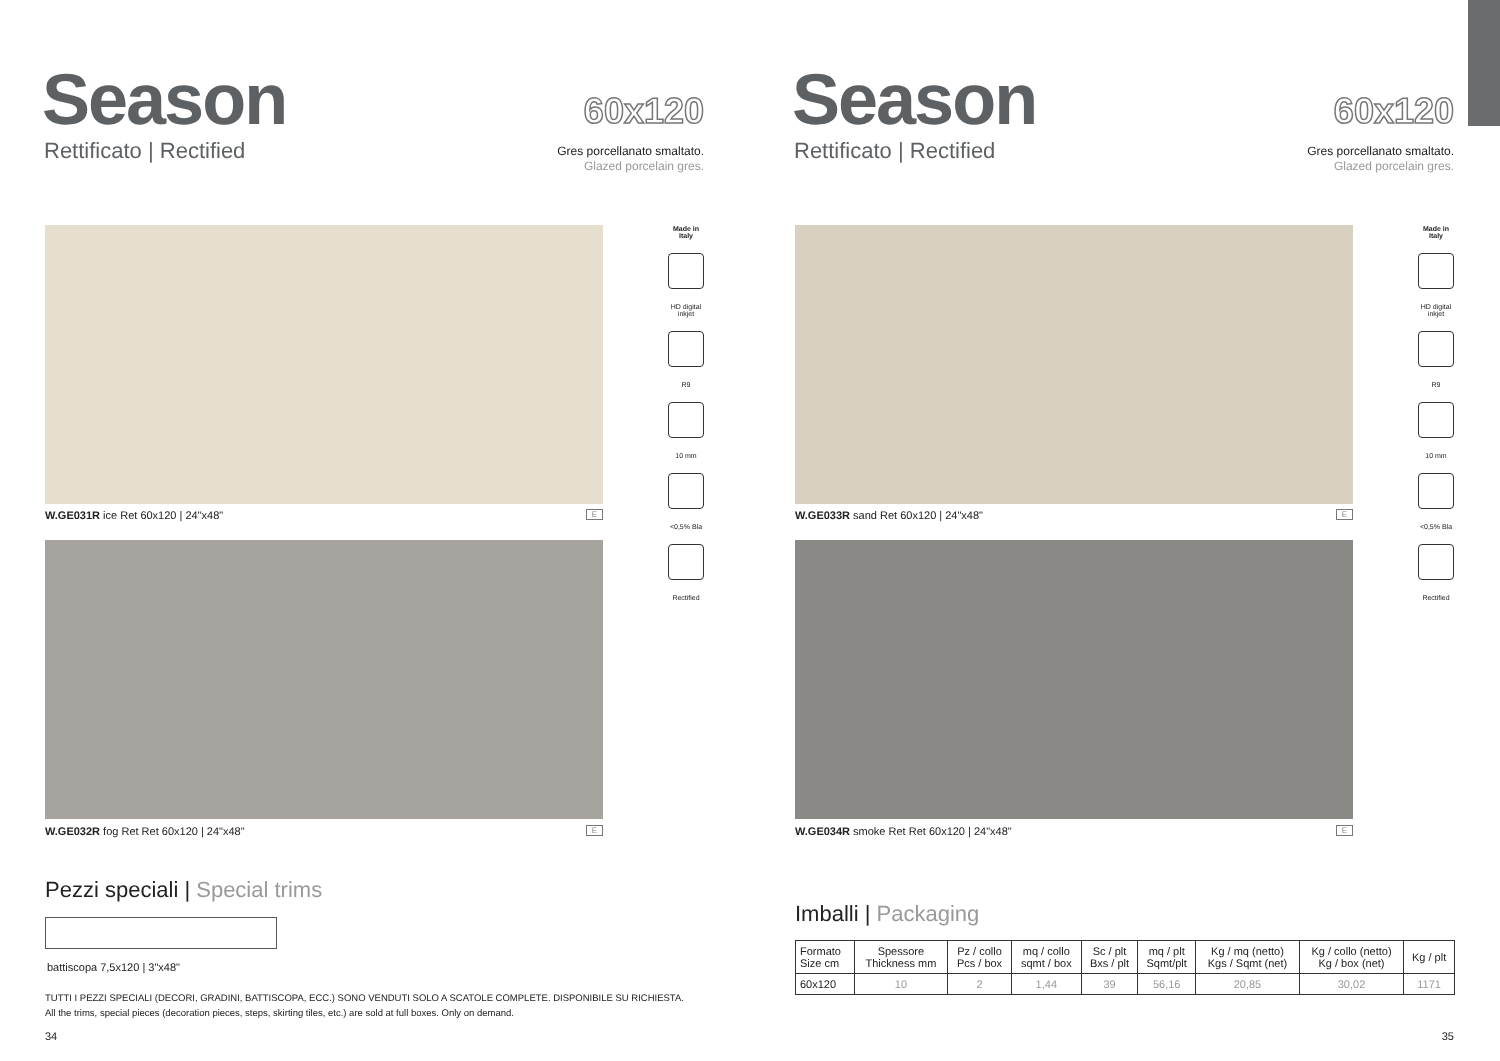Season
Rettificato | Rectified
60x120
Gres porcellanato smaltato.
Glazed porcelain gres.
W.GE031R ice Ret 60x120 | 24"x48" E
W.GE032R fog Ret Ret 60x120 | 24"x48" E
Made in Italy
HD digital inkjet
R9
10 mm
<0,5% Bla
Rectified
Pezzi speciali | Special trims
battiscopa 7,5x120 | 3"x48"
TUTTI I PEZZI SPECIALI (DECORI, GRADINI, BATTISCOPA, ECC.) SONO VENDUTI SOLO A SCATOLE COMPLETE. DISPONIBILE SU RICHIESTA.
All the trims, special pieces (decoration pieces, steps, skirting tiles, etc.) are sold at full boxes. Only on demand.
34
Season
Rettificato | Rectified
60x120
Gres porcellanato smaltato.
Glazed porcelain gres.
W.GE033R sand Ret 60x120 | 24"x48" E
W.GE034R smoke Ret Ret 60x120 | 24"x48" E
Made in Italy
HD digital inkjet
R9
10 mm
<0,5% Bla
Rectified
Imballi | Packaging
| Formato Size cm | Spessore Thickness mm | Pz / collo Pcs / box | mq / collo sqmt / box | Sc / plt Bxs / plt | mq / plt Sqmt/plt | Kg / mq (netto) Kgs / Sqmt (net) | Kg / collo (netto) Kg / box (net) | Kg / plt |
| --- | --- | --- | --- | --- | --- | --- | --- | --- |
| 60x120 | 10 | 2 | 1,44 | 39 | 56,16 | 20,85 | 30,02 | 1171 |
35